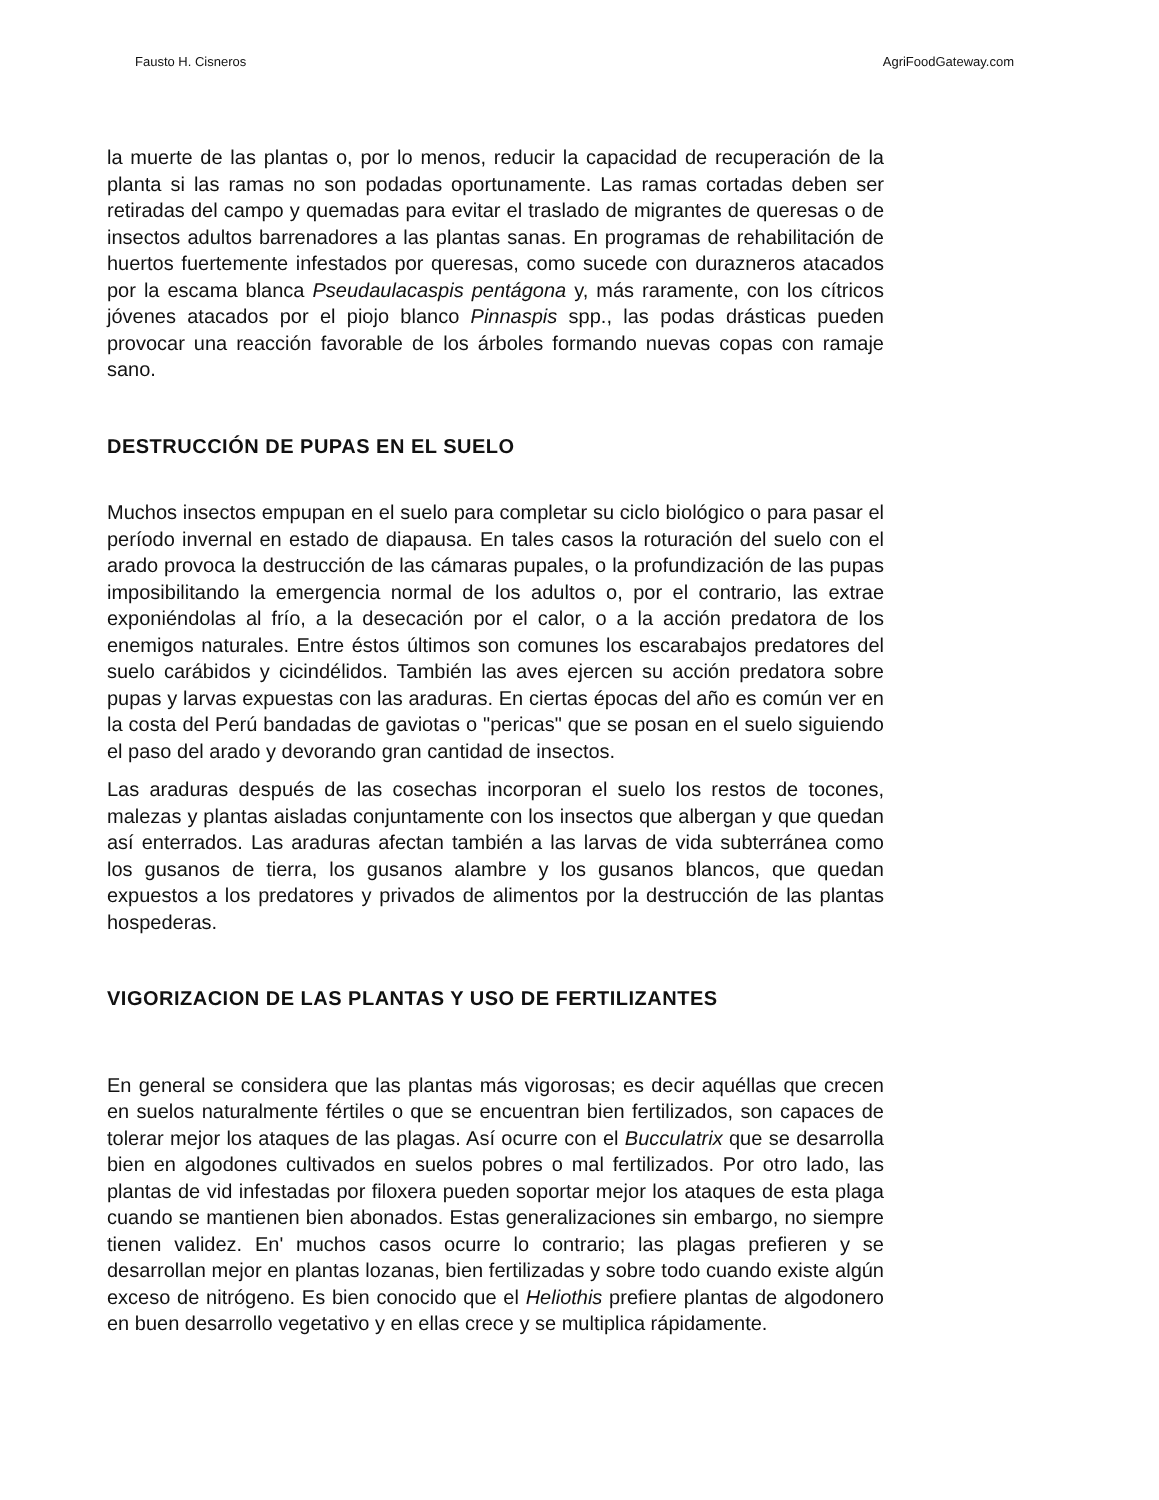Fausto H. Cisneros AgriFoodGateway.com
la muerte de las plantas o, por lo menos, reducir la capacidad de recuperación de la planta si las ramas no son podadas oportunamente. Las ramas cortadas deben ser retiradas del campo y quemadas para evitar el traslado de migrantes de queresas o de insectos adultos barrenadores a las plantas sanas. En programas de rehabilitación de huertos fuertemente infestados por queresas, como sucede con durazneros atacados por la escama blanca Pseudaulacaspis pentágona y, más raramente, con los cítricos jóvenes atacados por el piojo blanco Pinnaspis spp., las podas drásticas pueden provocar una reacción favorable de los árboles formando nuevas copas con ramaje sano.
DESTRUCCIÓN DE PUPAS EN EL SUELO
Muchos insectos empupan en el suelo para completar su ciclo biológico o para pasar el período invernal en estado de diapausa. En tales casos la roturación del suelo con el arado provoca la destrucción de las cámaras pupales, o la profundización de las pupas imposibilitando la emergencia normal de los adultos o, por el contrario, las extrae exponiéndolas al frío, a la desecación por el calor, o a la acción predatora de los enemigos naturales. Entre éstos últimos son comunes los escarabajos predatores del suelo carábidos y cicindélidos. También las aves ejercen su acción predatora sobre pupas y larvas expuestas con las araduras. En ciertas épocas del año es común ver en la costa del Perú bandadas de gaviotas o "pericas" que se posan en el suelo siguiendo el paso del arado y devorando gran cantidad de insectos.
Las araduras después de las cosechas incorporan el suelo los restos de tocones, malezas y plantas aisladas conjuntamente con los insectos que albergan y que quedan así enterrados. Las araduras afectan también a las larvas de vida subterránea como los gusanos de tierra, los gusanos alambre y los gusanos blancos, que quedan expuestos a los predatores y privados de alimentos por la destrucción de las plantas hospederas.
VIGORIZACION DE LAS PLANTAS Y USO DE FERTILIZANTES
En general se considera que las plantas más vigorosas; es decir aquéllas que crecen en suelos naturalmente fértiles o que se encuentran bien fertilizados, son capaces de tolerar mejor los ataques de las plagas. Así ocurre con el Bucculatrix que se desarrolla bien en algodones cultivados en suelos pobres o mal fertilizados. Por otro lado, las plantas de vid infestadas por filoxera pueden soportar mejor los ataques de esta plaga cuando se mantienen bien abonados. Estas generalizaciones sin embargo, no siempre tienen validez. En' muchos casos ocurre lo contrario; las plagas prefieren y se desarrollan mejor en plantas lozanas, bien fertilizadas y sobre todo cuando existe algún exceso de nitrógeno. Es bien conocido que el Heliothis prefiere plantas de algodonero en buen desarrollo vegetativo y en ellas crece y se multiplica rápidamente.